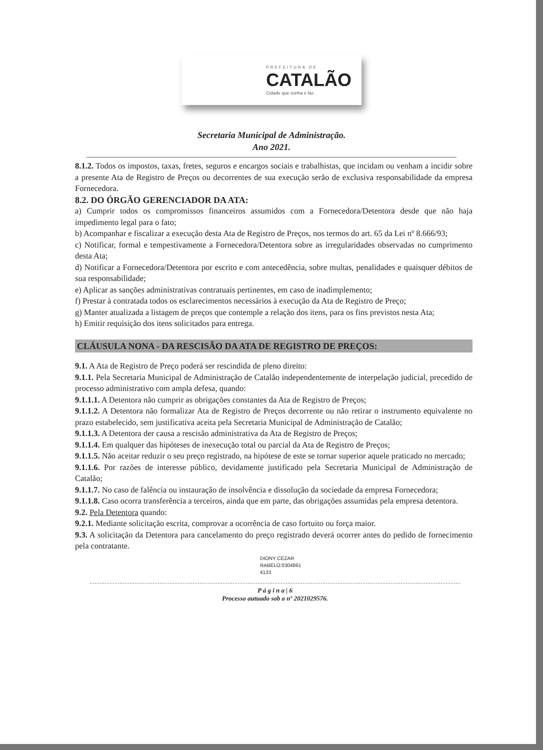PREFEITURA DE
CATALÃO
Cidade que sonha e faz.
Secretaria Municipal de Administração.
Ano 2021.
8.1.2. Todos os impostos, taxas, fretes, seguros e encargos sociais e trabalhistas, que incidam ou venham a incidir sobre a presente Ata de Registro de Preços ou decorrentes de sua execução serão de exclusiva responsabilidade da empresa Fornecedora.
8.2. DO ÓRGÃO GERENCIADOR DA ATA:
a) Cumprir todos os compromissos financeiros assumidos com a Fornecedora/Detentora desde que não haja impedimento legal para o fato;
b) Acompanhar e fiscalizar a execução desta Ata de Registro de Preços, nos termos do art. 65 da Lei nº 8.666/93;
c) Notificar, formal e tempestivamente a Fornecedora/Detentora sobre as irregularidades observadas no cumprimento desta Ata;
d) Notificar a Fornecedora/Detentora por escrito e com antecedência, sobre multas, penalidades e quaisquer débitos de sua responsabilidade;
e) Aplicar as sanções administrativas contratuais pertinentes, em caso de inadimplemento;
f) Prestar à contratada todos os esclarecimentos necessários à execução da Ata de Registro de Preço;
g) Manter atualizada a listagem de preços que contemple a relação dos itens, para os fins previstos nesta Ata;
h) Emitir requisição dos itens solicitados para entrega.
CLÁUSULA NONA - DA RESCISÃO DA ATA DE REGISTRO DE PREÇOS:
9.1. A Ata de Registro de Preço poderá ser rescindida de pleno direito:
9.1.1. Pela Secretaria Municipal de Administração de Catalão independentemente de interpelação judicial, precedido de processo administrativo com ampla defesa, quando:
9.1.1.1. A Detentora não cumprir as obrigações constantes da Ata de Registro de Preços;
9.1.1.2. A Detentora não formalizar Ata de Registro de Preços decorrente ou não retirar o instrumento equivalente no prazo estabelecido, sem justificativa aceita pela Secretaria Municipal de Administração de Catalão;
9.1.1.3. A Detentora der causa a rescisão administrativa da Ata de Registro de Preços;
9.1.1.4. Em qualquer das hipóteses de inexecução total ou parcial da Ata de Registro de Preços;
9.1.1.5. Não aceitar reduzir o seu preço registrado, na hipótese de este se tornar superior aquele praticado no mercado;
9.1.1.6. Por razões de interesse público, devidamente justificado pela Secretaria Municipal de Administração de Catalão;
9.1.1.7. No caso de falência ou instauração de insolvência e dissolução da sociedade da empresa Fornecedora;
9.1.1.8. Caso ocorra transferência a terceiros, ainda que em parte, das obrigações assumidas pela empresa detentora.
9.2. Pela Detentora quando:
9.2.1. Mediante solicitação escrita, comprovar a ocorrência de caso fortuito ou força maior.
9.3. A solicitação da Detentora para cancelamento do preço registrado deverá ocorrer antes do pedido de fornecimento pela contratante.
DIONY CEZAR
RABELO:0304861
4133
P á g i n a | 6
Processo autuado sob o nº 2021029576.